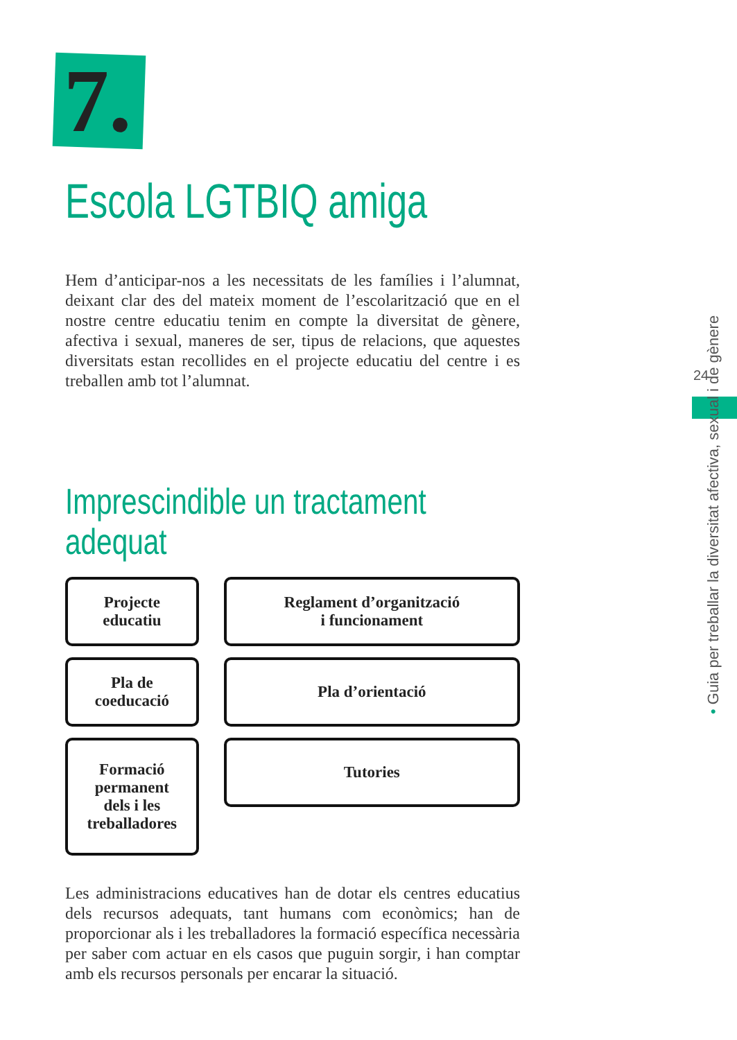7.
Escola LGTBIQ amiga
Hem d’anticipar-nos a les necessitats de les famílies i l’alumnat, deixant clar des del mateix moment de l’escolarització que en el nostre centre educatiu tenim en compte la diversitat de gènere, afectiva i sexual, maneres de ser, tipus de relacions, que aquestes diversitats estan recollides en el projecte educatiu del centre i es treballen amb tot l’alumnat.
Imprescindible un tractament
adequat
Projecte
educatiu
Reglament d’organització
i funcionament
Pla de
coeducació
Pla d’orientació
Formació
permanent
dels i les
treballadores
Tutories
Les administracions educatives han de dotar els centres educatius dels recursos adequats, tant humans com econòmics; han de proporcionar als i les treballadores la formació específica necessària per saber com actuar en els casos que puguin sorgir, i han comptar amb els recursos personals per encarar la situació.
24
• Guia per treballar la diversitat afectiva, sexual i de gènere